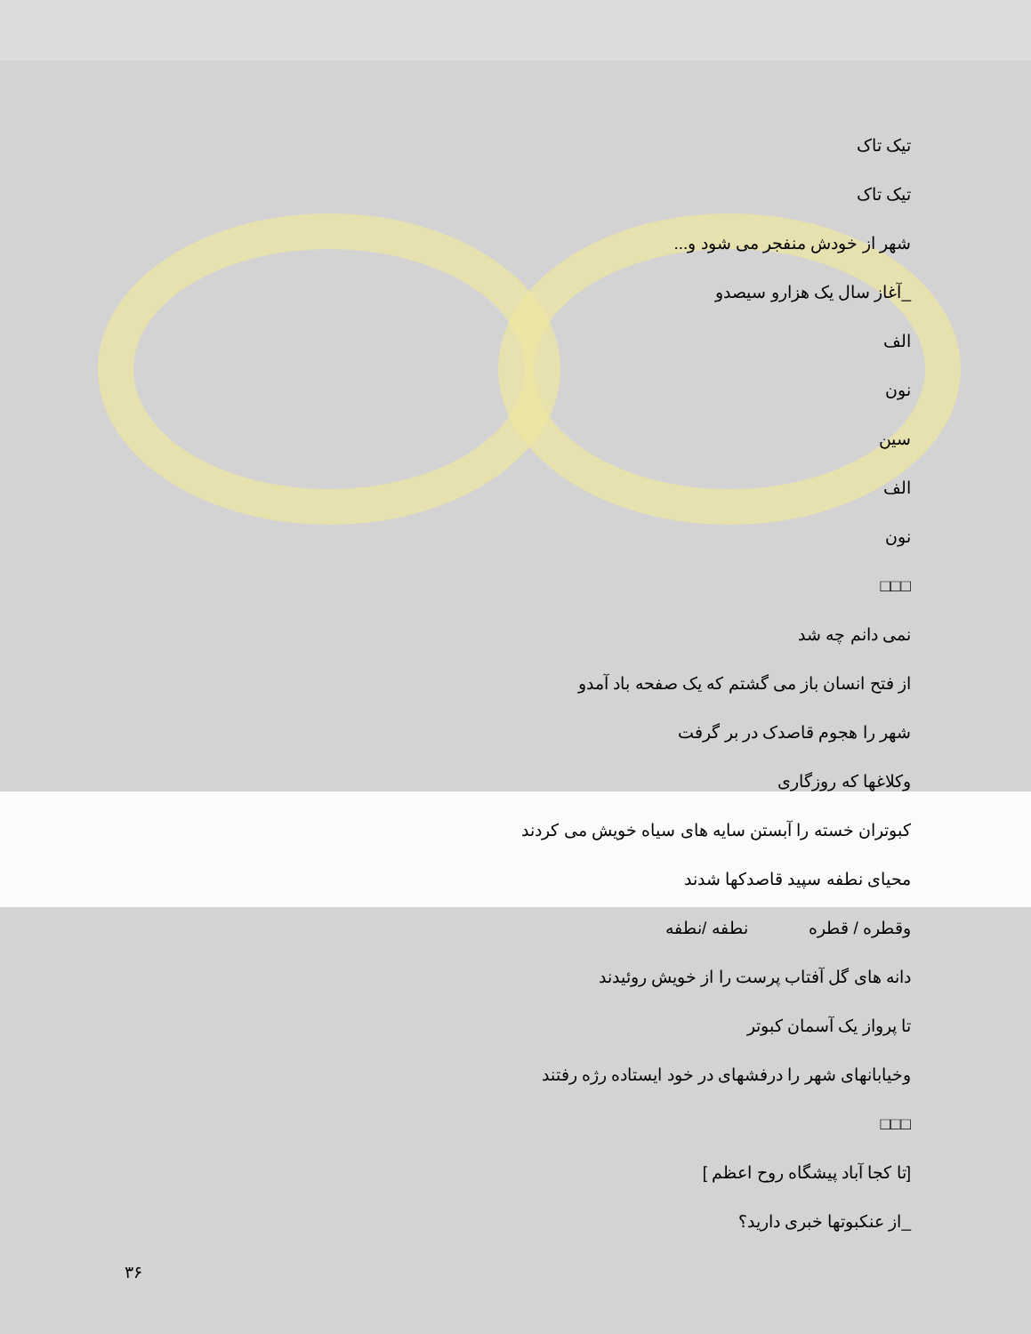تیک تاک
تیک تاک
شهر از خودش منفجر می شود و...
_آغاز سال یک هزارو سیصدو
الف
نون
سین
الف
نون
□□□
نمی دانم چه شد
از فتح انسان باز می گشتم که یک صفحه باد آمدو
شهر را هجوم قاصدک در بر گرفت
وکلاغها که روزگاری
کبوتران خسته را آبستن سایه های سیاه خویش می کردند
محیای نطفه سپید قاصدکها شدند
وقطره / قطره نطفه /نطفه
دانه های گل آفتاب پرست را از خویش روئیدند
تا پرواز یک آسمان کبوتر
وخیابانهای شهر را درفشهای در خود ایستاده رژه رفتند
□□□
[تا کجا آباد پیشگاه روح اعظم ]
_از عنکبوتها خبری دارید؟
۳۶